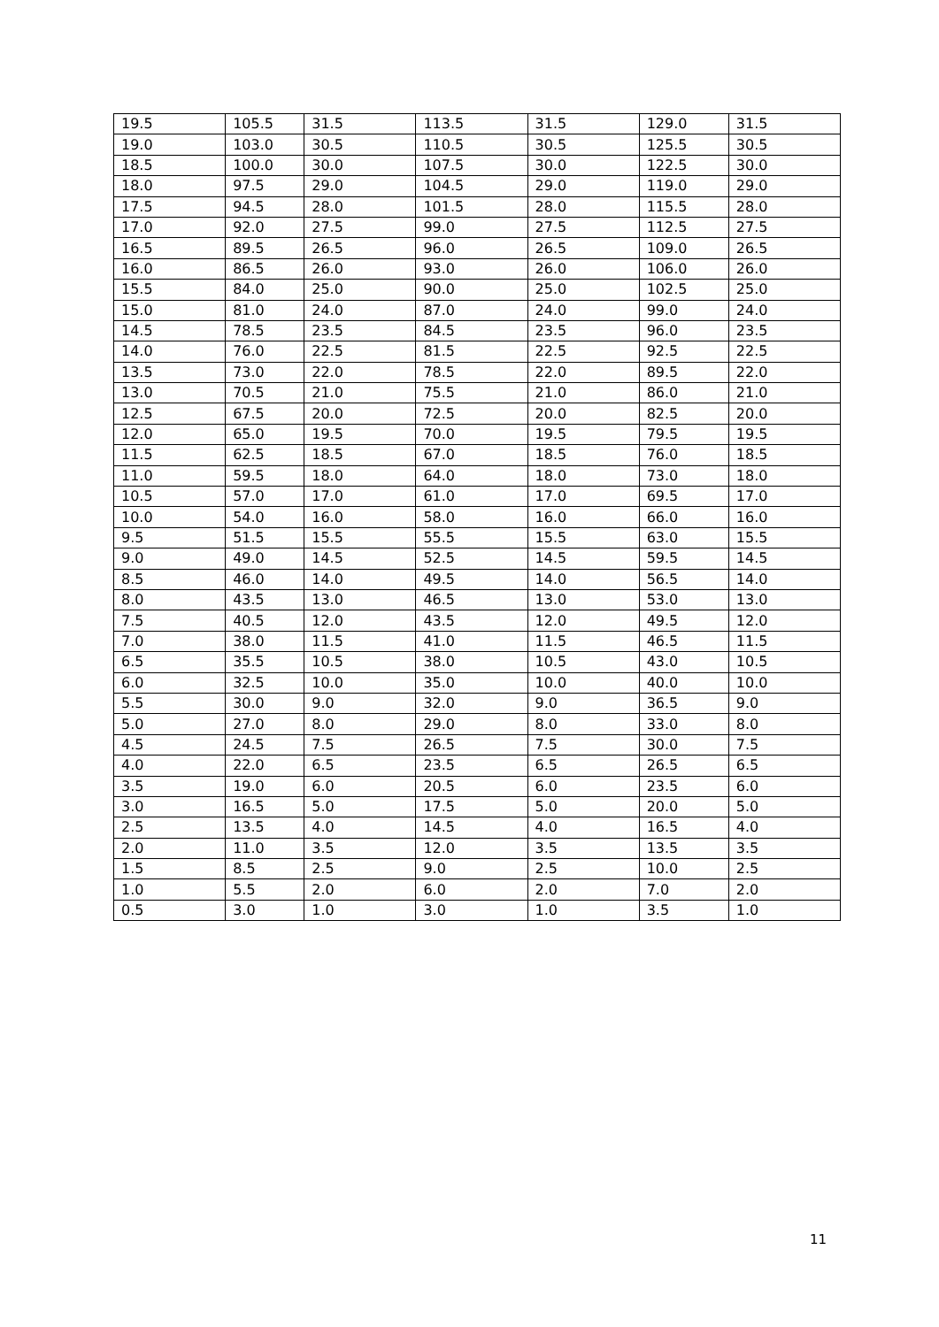| 19.5 | 105.5 | 31.5 | 113.5 | 31.5 | 129.0 | 31.5 |
| 19.0 | 103.0 | 30.5 | 110.5 | 30.5 | 125.5 | 30.5 |
| 18.5 | 100.0 | 30.0 | 107.5 | 30.0 | 122.5 | 30.0 |
| 18.0 | 97.5 | 29.0 | 104.5 | 29.0 | 119.0 | 29.0 |
| 17.5 | 94.5 | 28.0 | 101.5 | 28.0 | 115.5 | 28.0 |
| 17.0 | 92.0 | 27.5 | 99.0 | 27.5 | 112.5 | 27.5 |
| 16.5 | 89.5 | 26.5 | 96.0 | 26.5 | 109.0 | 26.5 |
| 16.0 | 86.5 | 26.0 | 93.0 | 26.0 | 106.0 | 26.0 |
| 15.5 | 84.0 | 25.0 | 90.0 | 25.0 | 102.5 | 25.0 |
| 15.0 | 81.0 | 24.0 | 87.0 | 24.0 | 99.0 | 24.0 |
| 14.5 | 78.5 | 23.5 | 84.5 | 23.5 | 96.0 | 23.5 |
| 14.0 | 76.0 | 22.5 | 81.5 | 22.5 | 92.5 | 22.5 |
| 13.5 | 73.0 | 22.0 | 78.5 | 22.0 | 89.5 | 22.0 |
| 13.0 | 70.5 | 21.0 | 75.5 | 21.0 | 86.0 | 21.0 |
| 12.5 | 67.5 | 20.0 | 72.5 | 20.0 | 82.5 | 20.0 |
| 12.0 | 65.0 | 19.5 | 70.0 | 19.5 | 79.5 | 19.5 |
| 11.5 | 62.5 | 18.5 | 67.0 | 18.5 | 76.0 | 18.5 |
| 11.0 | 59.5 | 18.0 | 64.0 | 18.0 | 73.0 | 18.0 |
| 10.5 | 57.0 | 17.0 | 61.0 | 17.0 | 69.5 | 17.0 |
| 10.0 | 54.0 | 16.0 | 58.0 | 16.0 | 66.0 | 16.0 |
| 9.5 | 51.5 | 15.5 | 55.5 | 15.5 | 63.0 | 15.5 |
| 9.0 | 49.0 | 14.5 | 52.5 | 14.5 | 59.5 | 14.5 |
| 8.5 | 46.0 | 14.0 | 49.5 | 14.0 | 56.5 | 14.0 |
| 8.0 | 43.5 | 13.0 | 46.5 | 13.0 | 53.0 | 13.0 |
| 7.5 | 40.5 | 12.0 | 43.5 | 12.0 | 49.5 | 12.0 |
| 7.0 | 38.0 | 11.5 | 41.0 | 11.5 | 46.5 | 11.5 |
| 6.5 | 35.5 | 10.5 | 38.0 | 10.5 | 43.0 | 10.5 |
| 6.0 | 32.5 | 10.0 | 35.0 | 10.0 | 40.0 | 10.0 |
| 5.5 | 30.0 | 9.0 | 32.0 | 9.0 | 36.5 | 9.0 |
| 5.0 | 27.0 | 8.0 | 29.0 | 8.0 | 33.0 | 8.0 |
| 4.5 | 24.5 | 7.5 | 26.5 | 7.5 | 30.0 | 7.5 |
| 4.0 | 22.0 | 6.5 | 23.5 | 6.5 | 26.5 | 6.5 |
| 3.5 | 19.0 | 6.0 | 20.5 | 6.0 | 23.5 | 6.0 |
| 3.0 | 16.5 | 5.0 | 17.5 | 5.0 | 20.0 | 5.0 |
| 2.5 | 13.5 | 4.0 | 14.5 | 4.0 | 16.5 | 4.0 |
| 2.0 | 11.0 | 3.5 | 12.0 | 3.5 | 13.5 | 3.5 |
| 1.5 | 8.5 | 2.5 | 9.0 | 2.5 | 10.0 | 2.5 |
| 1.0 | 5.5 | 2.0 | 6.0 | 2.0 | 7.0 | 2.0 |
| 0.5 | 3.0 | 1.0 | 3.0 | 1.0 | 3.5 | 1.0 |
11